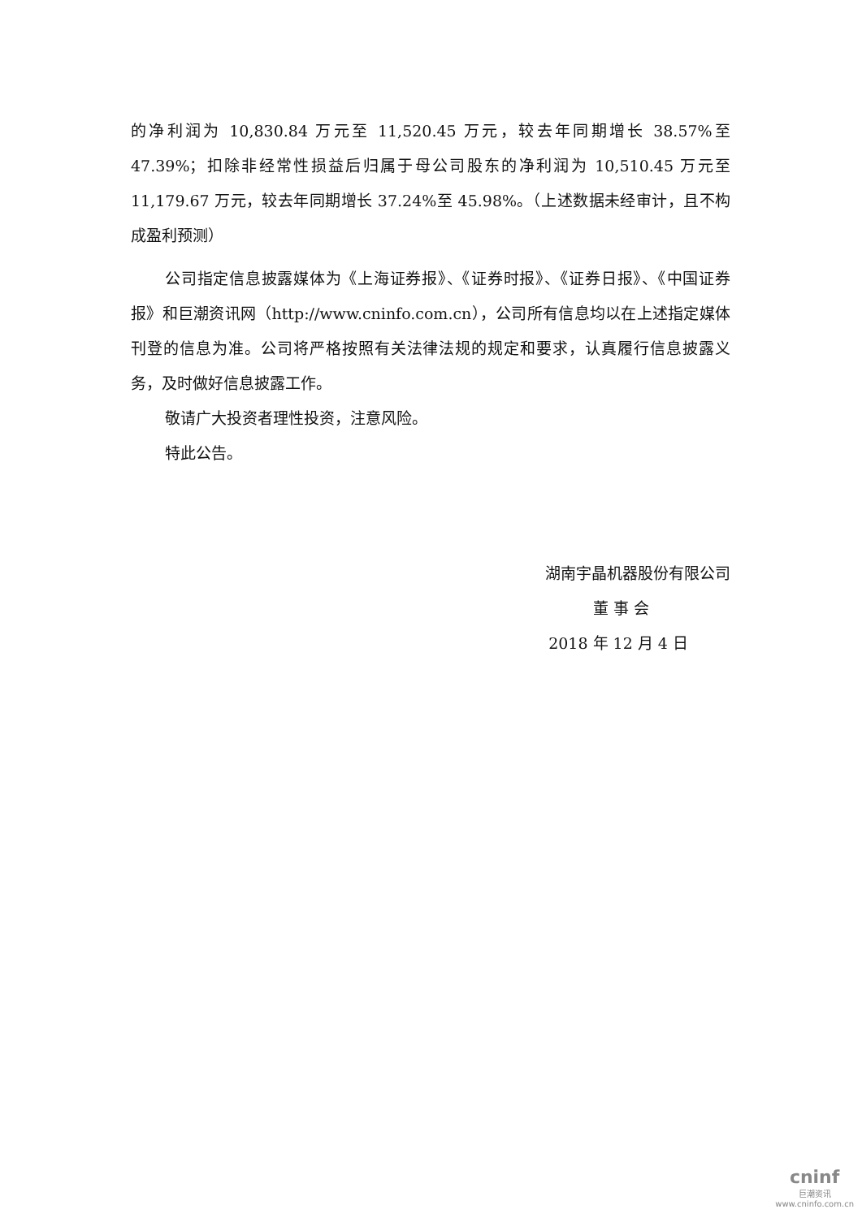的净利润为 10,830.84 万元至 11,520.45 万元，较去年同期增长 38.57%至47.39%；扣除非经常性损益后归属于母公司股东的净利润为 10,510.45 万元至11,179.67 万元，较去年同期增长 37.24%至 45.98%。（上述数据未经审计，且不构成盈利预测）
公司指定信息披露媒体为《上海证券报》、《证券时报》、《证券日报》、《中国证券报》和巨潮资讯网（http://www.cninfo.com.cn），公司所有信息均以在上述指定媒体刊登的信息为准。公司将严格按照有关法律法规的规定和要求，认真履行信息披露义务，及时做好信息披露工作。
敬请广大投资者理性投资，注意风险。
特此公告。
湖南宇晶机器股份有限公司
董 事 会
2018 年 12 月 4 日
cninf
巨潮资讯
www.cninfo.com.cn